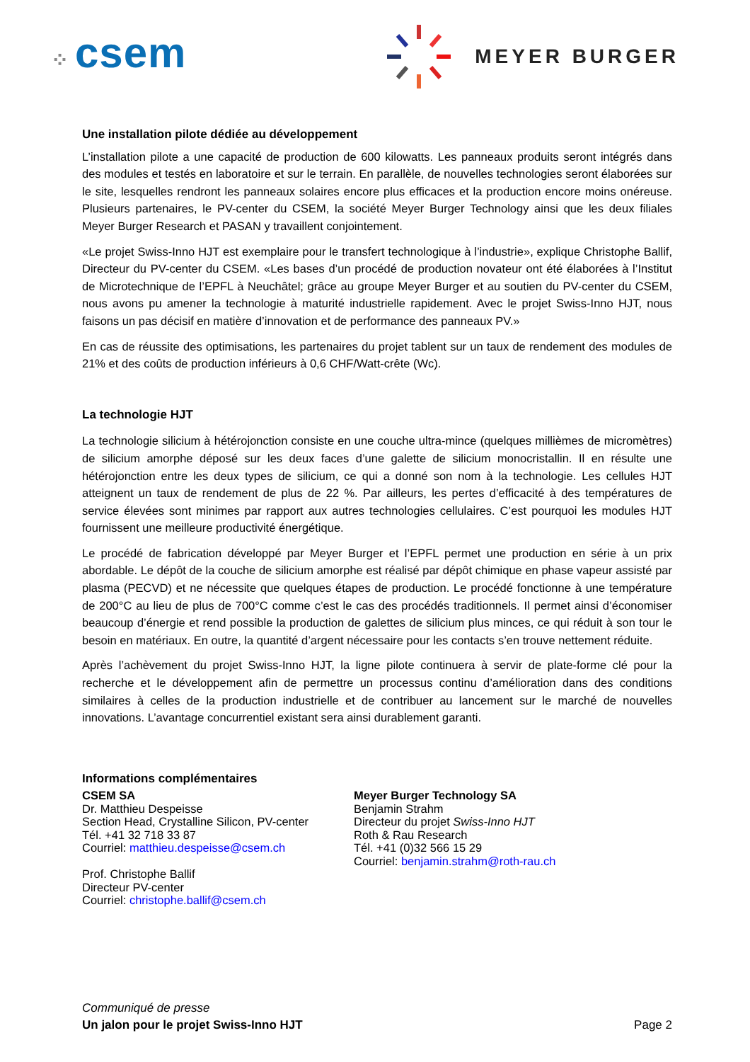⁘ csem
MEYER BURGER
Une installation pilote dédiée au développement
L’installation pilote a une capacité de production de 600 kilowatts. Les panneaux produits seront intégrés dans des modules et testés en laboratoire et sur le terrain. En parallèle, de nouvelles technologies seront élaborées sur le site, lesquelles rendront les panneaux solaires encore plus efficaces et la production encore moins onéreuse. Plusieurs partenaires, le PV-center du CSEM, la société Meyer Burger Technology ainsi que les deux filiales Meyer Burger Research et PASAN y travaillent conjointement.
«Le projet Swiss-Inno HJT est exemplaire pour le transfert technologique à l’industrie», explique Christophe Ballif, Directeur du PV-center du CSEM. «Les bases d’un procédé de production novateur ont été élaborées à l’Institut de Microtechnique de l’EPFL à Neuchâtel; grâce au groupe Meyer Burger et au soutien du PV-center du CSEM, nous avons pu amener la technologie à maturité industrielle rapidement. Avec le projet Swiss-Inno HJT, nous faisons un pas décisif en matière d’innovation et de performance des panneaux PV.»
En cas de réussite des optimisations, les partenaires du projet tablent sur un taux de rendement des modules de 21% et des coûts de production inférieurs à 0,6 CHF/Watt-crête (Wc).
La technologie HJT
La technologie silicium à hétérojonction consiste en une couche ultra-mince (quelques millièmes de micromètres) de silicium amorphe déposé sur les deux faces d’une galette de silicium monocristallin. Il en résulte une hétérojonction entre les deux types de silicium, ce qui a donné son nom à la technologie. Les cellules HJT atteignent un taux de rendement de plus de 22 %. Par ailleurs, les pertes d’efficacité à des températures de service élevées sont minimes par rapport aux autres technologies cellulaires. C’est pourquoi les modules HJT fournissent une meilleure productivité énergétique.
Le procédé de fabrication développé par Meyer Burger et l’EPFL permet une production en série à un prix abordable. Le dépôt de la couche de silicium amorphe est réalisé par dépôt chimique en phase vapeur assisté par plasma (PECVD) et ne nécessite que quelques étapes de production. Le procédé fonctionne à une température de 200°C au lieu de plus de 700°C comme c’est le cas des procédés traditionnels. Il permet ainsi d’économiser beaucoup d’énergie et rend possible la production de galettes de silicium plus minces, ce qui réduit à son tour le besoin en matériaux. En outre, la quantité d’argent nécessaire pour les contacts s’en trouve nettement réduite.
Après l’achèvement du projet Swiss-Inno HJT, la ligne pilote continuera à servir de plate-forme clé pour la recherche et le développement afin de permettre un processus continu d’amélioration dans des conditions similaires à celles de la production industrielle et de contribuer au lancement sur le marché de nouvelles innovations. L’avantage concurrentiel existant sera ainsi durablement garanti.
Informations complémentaires
CSEM SA
Dr. Matthieu Despeisse
Section Head, Crystalline Silicon, PV-center
Tél. +41 32 718 33 87
Courriel: matthieu.despeisse@csem.ch
Prof. Christophe Ballif
Directeur PV-center
Courriel: christophe.ballif@csem.ch
Meyer Burger Technology SA
Benjamin Strahm
Directeur du projet Swiss-Inno HJT
Roth & Rau Research
Tél. +41 (0)32 566 15 29
Courriel: benjamin.strahm@roth-rau.ch
Communiqué de presse
Un jalon pour le projet Swiss-Inno HJT Page 2